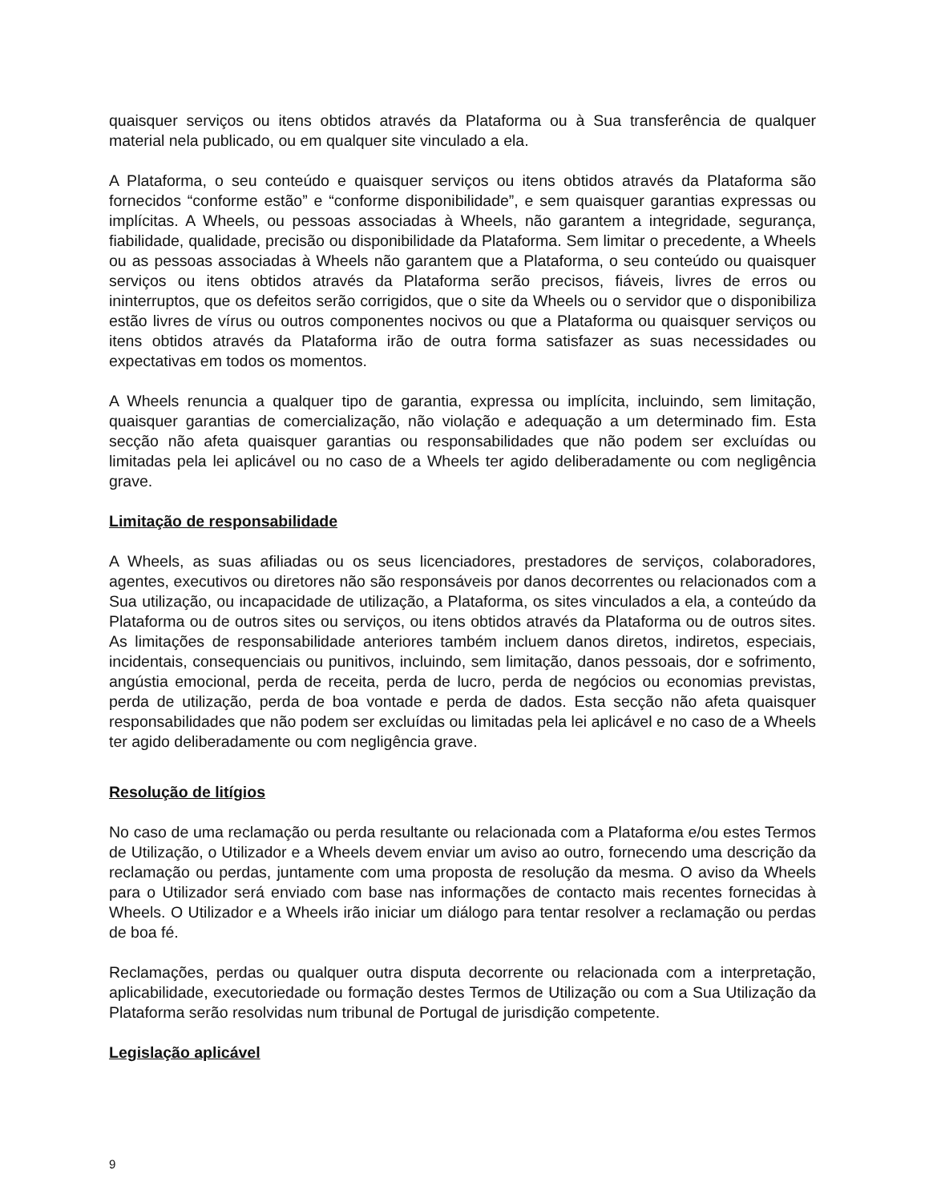quaisquer serviços ou itens obtidos através da Plataforma ou à Sua transferência de qualquer material nela publicado, ou em qualquer site vinculado a ela.
A Plataforma, o seu conteúdo e quaisquer serviços ou itens obtidos através da Plataforma são fornecidos “conforme estão” e “conforme disponibilidade”, e sem quaisquer garantias expressas ou implícitas. A Wheels, ou pessoas associadas à Wheels, não garantem a integridade, segurança, fiabilidade, qualidade, precisão ou disponibilidade da Plataforma. Sem limitar o precedente, a Wheels ou as pessoas associadas à Wheels não garantem que a Plataforma, o seu conteúdo ou quaisquer serviços ou itens obtidos através da Plataforma serão precisos, fiáveis, livres de erros ou ininterruptos, que os defeitos serão corrigidos, que o site da Wheels ou o servidor que o disponibiliza estão livres de vírus ou outros componentes nocivos ou que a Plataforma ou quaisquer serviços ou itens obtidos através da Plataforma irão de outra forma satisfazer as suas necessidades ou expectativas em todos os momentos.
A Wheels renuncia a qualquer tipo de garantia, expressa ou implícita, incluindo, sem limitação, quaisquer garantias de comercialização, não violação e adequação a um determinado fim. Esta secção não afeta quaisquer garantias ou responsabilidades que não podem ser excluídas ou limitadas pela lei aplicável ou no caso de a Wheels ter agido deliberadamente ou com negligência grave.
Limitação de responsabilidade
A Wheels, as suas afiliadas ou os seus licenciadores, prestadores de serviços, colaboradores, agentes, executivos ou diretores não são responsáveis por danos decorrentes ou relacionados com a Sua utilização, ou incapacidade de utilização, a Plataforma, os sites vinculados a ela, a conteúdo da Plataforma ou de outros sites ou serviços, ou itens obtidos através da Plataforma ou de outros sites. As limitações de responsabilidade anteriores também incluem danos diretos, indiretos, especiais, incidentais, consequenciais ou punitivos, incluindo, sem limitação, danos pessoais, dor e sofrimento, angústia emocional, perda de receita, perda de lucro, perda de negócios ou economias previstas, perda de utilização, perda de boa vontade e perda de dados. Esta secção não afeta quaisquer responsabilidades que não podem ser excluídas ou limitadas pela lei aplicável e no caso de a Wheels ter agido deliberadamente ou com negligência grave.
Resolução de litígios
No caso de uma reclamação ou perda resultante ou relacionada com a Plataforma e/ou estes Termos de Utilização, o Utilizador e a Wheels devem enviar um aviso ao outro, fornecendo uma descrição da reclamação ou perdas, juntamente com uma proposta de resolução da mesma. O aviso da Wheels para o Utilizador será enviado com base nas informações de contacto mais recentes fornecidas à Wheels. O Utilizador e a Wheels irão iniciar um diálogo para tentar resolver a reclamação ou perdas de boa fé.
Reclamações, perdas ou qualquer outra disputa decorrente ou relacionada com a interpretação, aplicabilidade, executoriedade ou formação destes Termos de Utilização ou com a Sua Utilização da Plataforma serão resolvidas num tribunal de Portugal de jurisdição competente.
Legislação aplicável
9